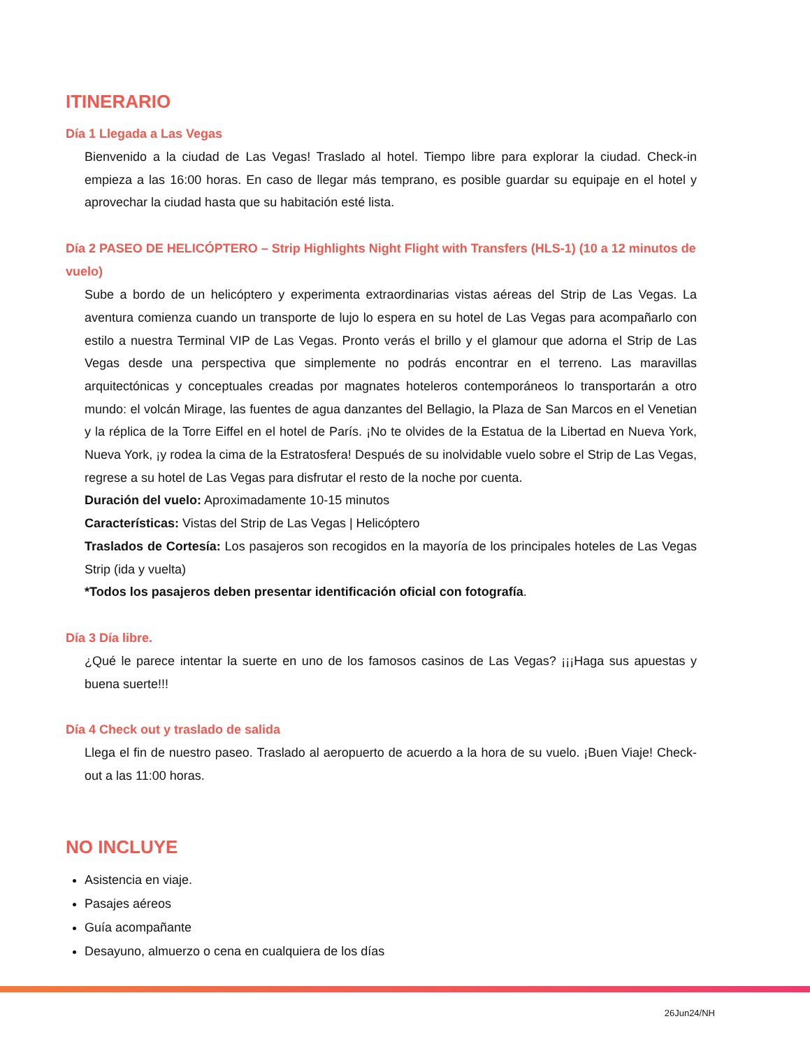ITINERARIO
Día 1 Llegada a Las Vegas
Bienvenido a la ciudad de Las Vegas! Traslado al hotel. Tiempo libre para explorar la ciudad. Check-in empieza a las 16:00 horas. En caso de llegar más temprano, es posible guardar su equipaje en el hotel y aprovechar la ciudad hasta que su habitación esté lista.
Día 2 PASEO DE HELICÓPTERO – Strip Highlights Night Flight with Transfers (HLS-1) (10 a 12 minutos de vuelo)
Sube a bordo de un helicóptero y experimenta extraordinarias vistas aéreas del Strip de Las Vegas. La aventura comienza cuando un transporte de lujo lo espera en su hotel de Las Vegas para acompañarlo con estilo a nuestra Terminal VIP de Las Vegas. Pronto verás el brillo y el glamour que adorna el Strip de Las Vegas desde una perspectiva que simplemente no podrás encontrar en el terreno. Las maravillas arquitectónicas y conceptuales creadas por magnates hoteleros contemporáneos lo transportarán a otro mundo: el volcán Mirage, las fuentes de agua danzantes del Bellagio, la Plaza de San Marcos en el Venetian y la réplica de la Torre Eiffel en el hotel de París. ¡No te olvides de la Estatua de la Libertad en Nueva York, Nueva York, ¡y rodea la cima de la Estratosfera! Después de su inolvidable vuelo sobre el Strip de Las Vegas, regrese a su hotel de Las Vegas para disfrutar el resto de la noche por cuenta.
Duración del vuelo: Aproximadamente 10-15 minutos
Características: Vistas del Strip de Las Vegas | Helicóptero
Traslados de Cortesía: Los pasajeros son recogidos en la mayoría de los principales hoteles de Las Vegas Strip (ida y vuelta)
*Todos los pasajeros deben presentar identificación oficial con fotografía.
Día 3 Día libre.
¿Qué le parece intentar la suerte en uno de los famosos casinos de Las Vegas? ¡¡¡Haga sus apuestas y buena suerte!!!
Día 4 Check out y traslado de salida
Llega el fin de nuestro paseo. Traslado al aeropuerto de acuerdo a la hora de su vuelo. ¡Buen Viaje! Check-out a las 11:00 horas.
NO INCLUYE
Asistencia en viaje.
Pasajes aéreos
Guía acompañante
Desayuno, almuerzo o cena en cualquiera de los días
26Jun24/NH